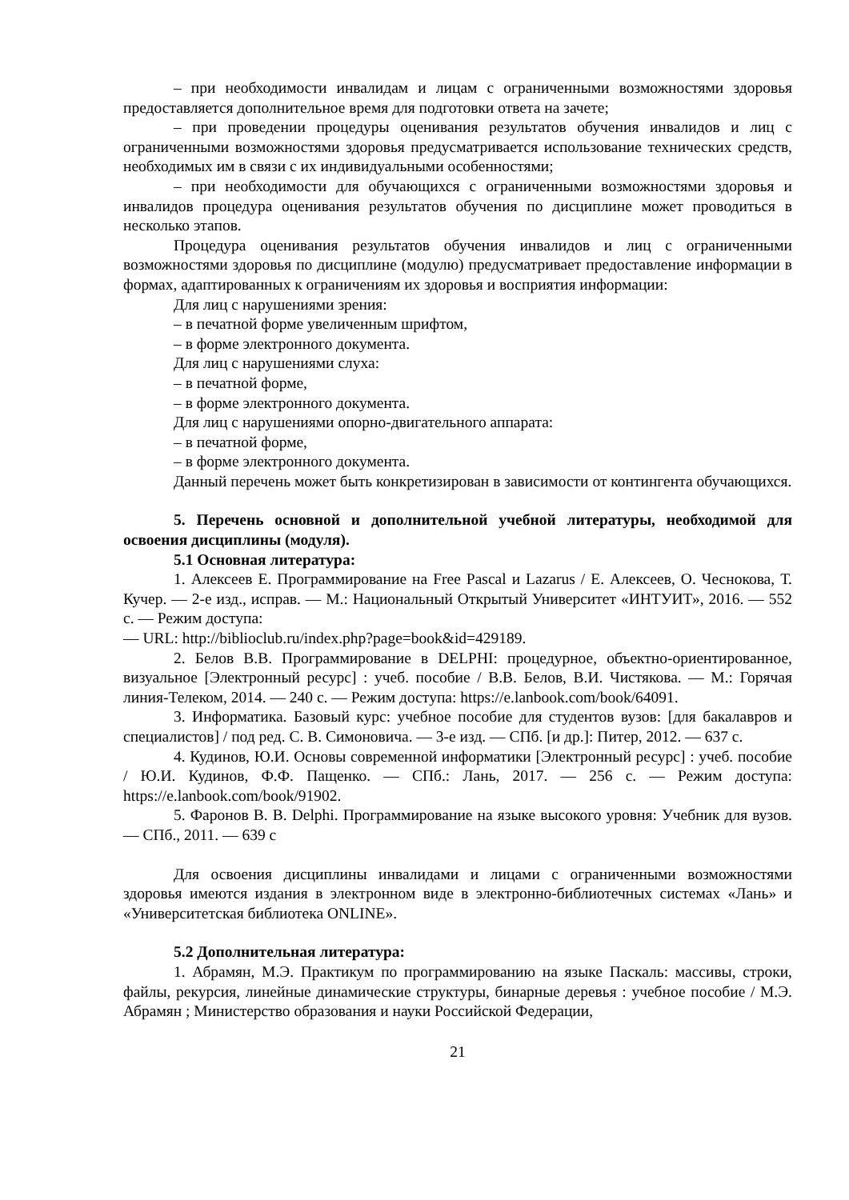– при необходимости инвалидам и лицам с ограниченными возможностями здоровья предоставляется дополнительное время для подготовки ответа на зачете;
– при проведении процедуры оценивания результатов обучения инвалидов и лиц с ограниченными возможностями здоровья предусматривается использование технических средств, необходимых им в связи с их индивидуальными особенностями;
– при необходимости для обучающихся с ограниченными возможностями здоровья и инвалидов процедура оценивания результатов обучения по дисциплине может проводиться в несколько этапов.
Процедура оценивания результатов обучения инвалидов и лиц с ограниченными возможностями здоровья по дисциплине (модулю) предусматривает предоставление информации в формах, адаптированных к ограничениям их здоровья и восприятия информации:
Для лиц с нарушениями зрения:
– в печатной форме увеличенным шрифтом,
– в форме электронного документа.
Для лиц с нарушениями слуха:
– в печатной форме,
– в форме электронного документа.
Для лиц с нарушениями опорно-двигательного аппарата:
– в печатной форме,
– в форме электронного документа.
Данный перечень может быть конкретизирован в зависимости от контингента обучающихся.
5. Перечень основной и дополнительной учебной литературы, необходимой для освоения дисциплины (модуля).
5.1 Основная литература:
1. Алексеев Е. Программирование на Free Pascal и Lazarus / Е. Алексеев, О. Чеснокова, Т. Кучер. — 2-е изд., исправ. — М.: Национальный Открытый Университет «ИНТУИТ», 2016. — 552 с. — Режим доступа:
— URL: http://biblioclub.ru/index.php?page=book&id=429189.
2. Белов В.В. Программирование в DELPHI: процедурное, объектно-ориентированное, визуальное [Электронный ресурс] : учеб. пособие / В.В. Белов, В.И. Чистякова. — М.: Горячая линия-Телеком, 2014. — 240 с. — Режим доступа: https://e.lanbook.com/book/64091.
3. Информатика. Базовый курс: учебное пособие для студентов вузов: [для бакалавров и специалистов] / под ред. С. В. Симоновича. — 3-е изд. — СПб. [и др.]: Питер, 2012. — 637 с.
4. Кудинов, Ю.И. Основы современной информатики [Электронный ресурс] : учеб. пособие / Ю.И. Кудинов, Ф.Ф. Пащенко. — СПб.: Лань, 2017. — 256 с. — Режим доступа: https://e.lanbook.com/book/91902.
5. Фаронов В. В. Delphi. Программирование на языке высокого уровня: Учебник для вузов. — СПб., 2011. — 639 с
Для освоения дисциплины инвалидами и лицами с ограниченными возможностями здоровья имеются издания в электронном виде в электронно-библиотечных системах «Лань» и «Университетская библиотека ONLINE».
5.2 Дополнительная литература:
1. Абрамян, М.Э. Практикум по программированию на языке Паскаль: массивы, строки, файлы, рекурсия, линейные динамические структуры, бинарные деревья : учебное пособие / М.Э. Абрамян ; Министерство образования и науки Российской Федерации,
21